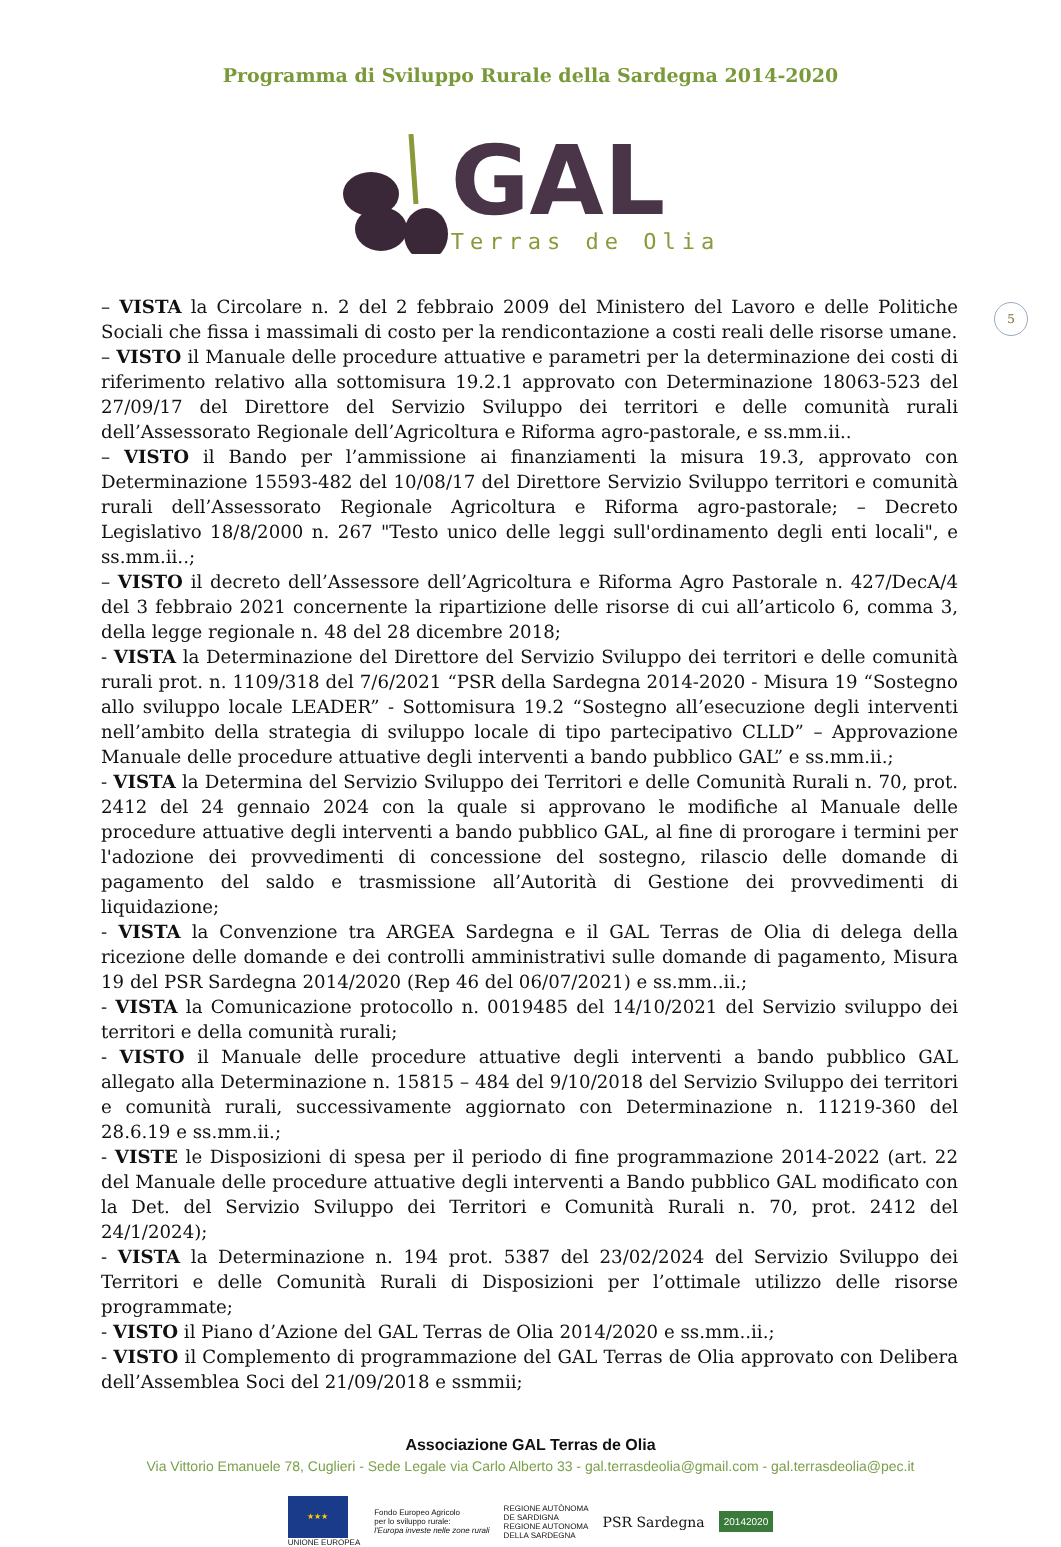Programma di Sviluppo Rurale della Sardegna 2014-2020
GAL
Terras de Olia
5
– VISTA la Circolare n. 2 del 2 febbraio 2009 del Ministero del Lavoro e delle Politiche Sociali che fissa i massimali di costo per la rendicontazione a costi reali delle risorse umane.
– VISTO il Manuale delle procedure attuative e parametri per la determinazione dei costi di riferimento relativo alla sottomisura 19.2.1 approvato con Determinazione 18063-523 del 27/09/17 del Direttore del Servizio Sviluppo dei territori e delle comunità rurali dell’Assessorato Regionale dell’Agricoltura e Riforma agro-pastorale, e ss.mm.ii..
– VISTO il Bando per l’ammissione ai finanziamenti la misura 19.3, approvato con Determinazione 15593-482 del 10/08/17 del Direttore Servizio Sviluppo territori e comunità rurali dell’Assessorato Regionale Agricoltura e Riforma agro-pastorale; – Decreto Legislativo 18/8/2000 n. 267 "Testo unico delle leggi sull'ordinamento degli enti locali", e ss.mm.ii..;
– VISTO il decreto dell’Assessore dell’Agricoltura e Riforma Agro Pastorale n. 427/DecA/4 del 3 febbraio 2021 concernente la ripartizione delle risorse di cui all’articolo 6, comma 3, della legge regionale n. 48 del 28 dicembre 2018;
- VISTA la Determinazione del Direttore del Servizio Sviluppo dei territori e delle comunità rurali prot. n. 1109/318 del 7/6/2021 “PSR della Sardegna 2014-2020 - Misura 19 “Sostegno allo sviluppo locale LEADER” - Sottomisura 19.2 “Sostegno all’esecuzione degli interventi nell’ambito della strategia di sviluppo locale di tipo partecipativo CLLD” – Approvazione Manuale delle procedure attuative degli interventi a bando pubblico GAL” e ss.mm.ii.;
- VISTA la Determina del Servizio Sviluppo dei Territori e delle Comunità Rurali n. 70, prot. 2412 del 24 gennaio 2024 con la quale si approvano le modifiche al Manuale delle procedure attuative degli interventi a bando pubblico GAL, al fine di prorogare i termini per l'adozione dei provvedimenti di concessione del sostegno, rilascio delle domande di pagamento del saldo e trasmissione all’Autorità di Gestione dei provvedimenti di liquidazione;
- VISTA la Convenzione tra ARGEA Sardegna e il GAL Terras de Olia di delega della ricezione delle domande e dei controlli amministrativi sulle domande di pagamento, Misura 19 del PSR Sardegna 2014/2020 (Rep 46 del 06/07/2021) e ss.mm..ii.;
- VISTA la Comunicazione protocollo n. 0019485 del 14/10/2021 del Servizio sviluppo dei territori e della comunità rurali;
- VISTO il Manuale delle procedure attuative degli interventi a bando pubblico GAL allegato alla Determinazione n. 15815 – 484 del 9/10/2018 del Servizio Sviluppo dei territori e comunità rurali, successivamente aggiornato con Determinazione n. 11219-360 del 28.6.19 e ss.mm.ii.;
- VISTE le Disposizioni di spesa per il periodo di fine programmazione 2014-2022 (art. 22 del Manuale delle procedure attuative degli interventi a Bando pubblico GAL modificato con la Det. del Servizio Sviluppo dei Territori e Comunità Rurali n. 70, prot. 2412 del 24/1/2024);
- VISTA la Determinazione n. 194 prot. 5387 del 23/02/2024 del Servizio Sviluppo dei Territori e delle Comunità Rurali di Disposizioni per l’ottimale utilizzo delle risorse programmate;
- VISTO il Piano d’Azione del GAL Terras de Olia 2014/2020 e ss.mm..ii.;
- VISTO il Complemento di programmazione del GAL Terras de Olia approvato con Delibera dell’Assemblea Soci del 21/09/2018 e ssmmii;
Associazione GAL Terras de Olia
Via Vittorio Emanuele 78, Cuglieri - Sede Legale via Carlo Alberto 33 - gal.terrasdeolia@gmail.com - gal.terrasdeolia@pec.it
★★★
UNIONE EUROPEA
Fondo Europeo Agricolo
per lo sviluppo rurale:
l'Europa investe nelle zone rurali
REGIONE AUTÒNOMA
DE SARDIGNA
REGIONE AUTONOMA
DELLA SARDEGNA
PSR Sardegna
20142020